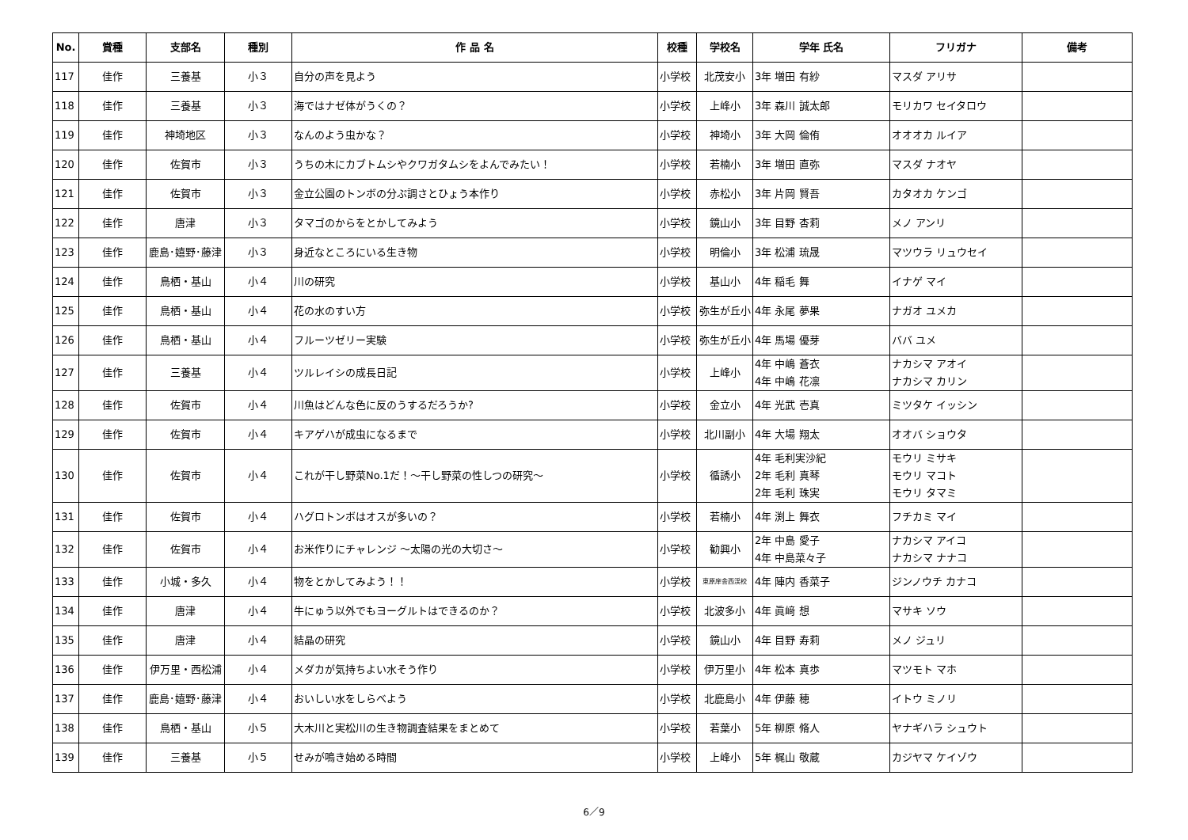| No. | 賞種 | 支部名 | 種別 | 作 品 名 | 校種 | 学校名 | 学年 氏名 | フリガナ | 備考 |
| --- | --- | --- | --- | --- | --- | --- | --- | --- | --- |
| 117 | 佳作 | 三養基 | 小３ | 自分の声を見よう | 小学校 | 北茂安小 | 3年 増田 有紗 | マスダ アリサ | |
| 118 | 佳作 | 三養基 | 小３ | 海ではナゼ体がうくの？ | 小学校 | 上峰小 | 3年 森川 誠太郎 | モリカワ セイタロウ | |
| 119 | 佳作 | 神埼地区 | 小３ | なんのよう虫かな？ | 小学校 | 神埼小 | 3年 大岡 倫侑 | オオオカ ルイア | |
| 120 | 佳作 | 佐賀市 | 小３ | うちの木にカブトムシやクワガタムシをよんでみたい！ | 小学校 | 若楠小 | 3年 増田 直弥 | マスダ ナオヤ | |
| 121 | 佳作 | 佐賀市 | 小３ | 金立公園のトンボの分ぷ調さとひょう本作り | 小学校 | 赤松小 | 3年 片岡 賢吾 | カタオカ ケンゴ | |
| 122 | 佳作 | 唐津 | 小３ | タマゴのからをとかしてみよう | 小学校 | 鏡山小 | 3年 目野 杏莉 | メノ アンリ | |
| 123 | 佳作 | 鹿島･嬉野･藤津 | 小３ | 身近なところにいる生き物 | 小学校 | 明倫小 | 3年 松浦 琉晟 | マツウラ リュウセイ | |
| 124 | 佳作 | 鳥栖・基山 | 小４ | 川の研究 | 小学校 | 基山小 | 4年 稲毛 舞 | イナゲ マイ | |
| 125 | 佳作 | 鳥栖・基山 | 小４ | 花の水のすい方 | 小学校 | 弥生が丘小 | 4年 永尾 夢果 | ナガオ ユメカ | |
| 126 | 佳作 | 鳥栖・基山 | 小４ | フルーツゼリー実験 | 小学校 | 弥生が丘小 | 4年 馬場 優芽 | ババ ユメ | |
| 127 | 佳作 | 三養基 | 小４ | ツルレイシの成長日記 | 小学校 | 上峰小 | 4年 中嶋 蒼衣 4年 中嶋 花凛 | ナカシマ アオイ ナカシマ カリン | |
| 128 | 佳作 | 佐賀市 | 小４ | 川魚はどんな色に反のうするだろうか? | 小学校 | 金立小 | 4年 光武 壱真 | ミツタケ イッシン | |
| 129 | 佳作 | 佐賀市 | 小４ | キアゲハが成虫になるまで | 小学校 | 北川副小 | 4年 大場 翔太 | オオバ ショウタ | |
| 130 | 佳作 | 佐賀市 | 小４ | これが干し野菜No.1だ！～干し野菜の性しつの研究～ | 小学校 | 循誘小 | 4年 毛利実沙紀 2年 毛利 真琴 2年 毛利 珠実 | モウリ ミサキ モウリ マコト モウリ タマミ | |
| 131 | 佳作 | 佐賀市 | 小４ | ハグロトンボはオスが多いの？ | 小学校 | 若楠小 | 4年 渕上 舞衣 | フチカミ マイ | |
| 132 | 佳作 | 佐賀市 | 小４ | お米作りにチャレンジ ～太陽の光の大切さ～ | 小学校 | 勧興小 | 2年 中島 愛子 4年 中島菜々子 | ナカシマ アイコ ナカシマ ナナコ | |
| 133 | 佳作 | 小城・多久 | 小４ | 物をとかしてみよう！！ | 小学校 | 東原庠舎西渓校 | 4年 陣内 香菜子 | ジンノウチ カナコ | |
| 134 | 佳作 | 唐津 | 小４ | 牛にゅう以外でもヨーグルトはできるのか？ | 小学校 | 北波多小 | 4年 眞﨑 想 | マサキ ソウ | |
| 135 | 佳作 | 唐津 | 小４ | 結晶の研究 | 小学校 | 鏡山小 | 4年 目野 寿莉 | メノ ジュリ | |
| 136 | 佳作 | 伊万里・西松浦 | 小４ | メダカが気持ちよい水そう作り | 小学校 | 伊万里小 | 4年 松本 真歩 | マツモト マホ | |
| 137 | 佳作 | 鹿島･嬉野･藤津 | 小４ | おいしい水をしらべよう | 小学校 | 北鹿島小 | 4年 伊藤 穂 | イトウ ミノリ | |
| 138 | 佳作 | 鳥栖・基山 | 小５ | 大木川と実松川の生き物調査結果をまとめて | 小学校 | 若葉小 | 5年 柳原 脩人 | ヤナギハラ シュウト | |
| 139 | 佳作 | 三養基 | 小５ | せみが鳴き始める時間 | 小学校 | 上峰小 | 5年 梶山 敬蔵 | カジヤマ ケイゾウ | |
6／9